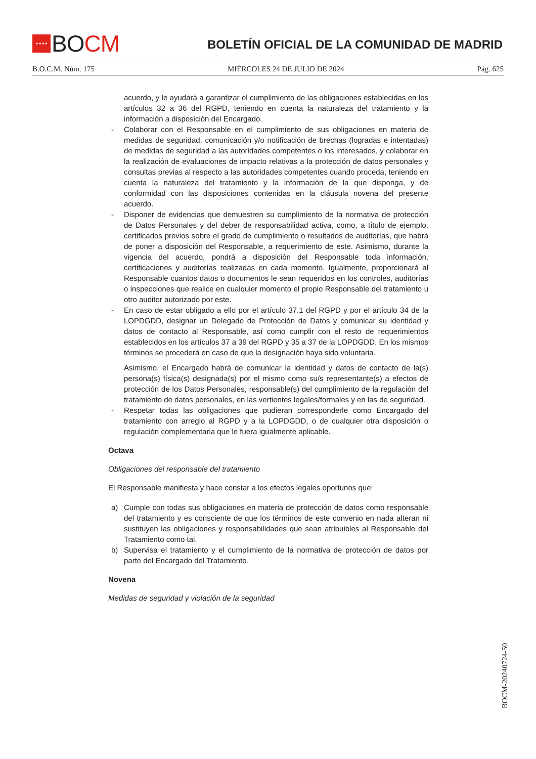★★★★
BOCM
BOLETÍN OFICIAL DE LA COMUNIDAD DE MADRID
B.O.C.M. Núm. 175 MIÉRCOLES 24 DE JULIO DE 2024 Pág. 625
acuerdo, y le ayudará a garantizar el cumplimiento de las obligaciones establecidas en los artículos 32 a 36 del RGPD, teniendo en cuenta la naturaleza del tratamiento y la información a disposición del Encargado.
- Colaborar con el Responsable en el cumplimiento de sus obligaciones en materia de medidas de seguridad, comunicación y/o notificación de brechas (logradas e intentadas) de medidas de seguridad a las autoridades competentes o los interesados, y colaborar en la realización de evaluaciones de impacto relativas a la protección de datos personales y consultas previas al respecto a las autoridades competentes cuando proceda, teniendo en cuenta la naturaleza del tratamiento y la información de la que disponga, y de conformidad con las disposiciones contenidas en la cláusula novena del presente acuerdo.
- Disponer de evidencias que demuestren su cumplimiento de la normativa de protección de Datos Personales y del deber de responsabilidad activa, como, a título de ejemplo, certificados previos sobre el grado de cumplimiento o resultados de auditorías, que habrá de poner a disposición del Responsable, a requerimiento de este. Asimismo, durante la vigencia del acuerdo, pondrá a disposición del Responsable toda información, certificaciones y auditorías realizadas en cada momento. Igualmente, proporcionará al Responsable cuantos datos o documentos le sean requeridos en los controles, auditorías o inspecciones que realice en cualquier momento el propio Responsable del tratamiento u otro auditor autorizado por este.
- En caso de estar obligado a ello por el artículo 37.1 del RGPD y por el artículo 34 de la LOPDGDD, designar un Delegado de Protección de Datos y comunicar su identidad y datos de contacto al Responsable, así como cumplir con el resto de requerimientos establecidos en los artículos 37 a 39 del RGPD y 35 a 37 de la LOPDGDD. En los mismos términos se procederá en caso de que la designación haya sido voluntaria.
Asimismo, el Encargado habrá de comunicar la identidad y datos de contacto de la(s) persona(s) física(s) designada(s) por el mismo como su/s representante(s) a efectos de protección de los Datos Personales, responsable(s) del cumplimiento de la regulación del tratamiento de datos personales, en las vertientes legales/formales y en las de seguridad.
- Respetar todas las obligaciones que pudieran corresponderle como Encargado del tratamiento con arreglo al RGPD y a la LOPDGDD, o de cualquier otra disposición o regulación complementaria que le fuera igualmente aplicable.
Octava
Obligaciones del responsable del tratamiento
El Responsable manifiesta y hace constar a los efectos legales oportunos que:
a) Cumple con todas sus obligaciones en materia de protección de datos como responsable del tratamiento y es consciente de que los términos de este convenio en nada alteran ni sustituyen las obligaciones y responsabilidades que sean atribuibles al Responsable del Tratamiento como tal.
b) Supervisa el tratamiento y el cumplimiento de la normativa de protección de datos por parte del Encargado del Tratamiento.
Novena
Medidas de seguridad y violación de la seguridad
BOCM-20240724-50